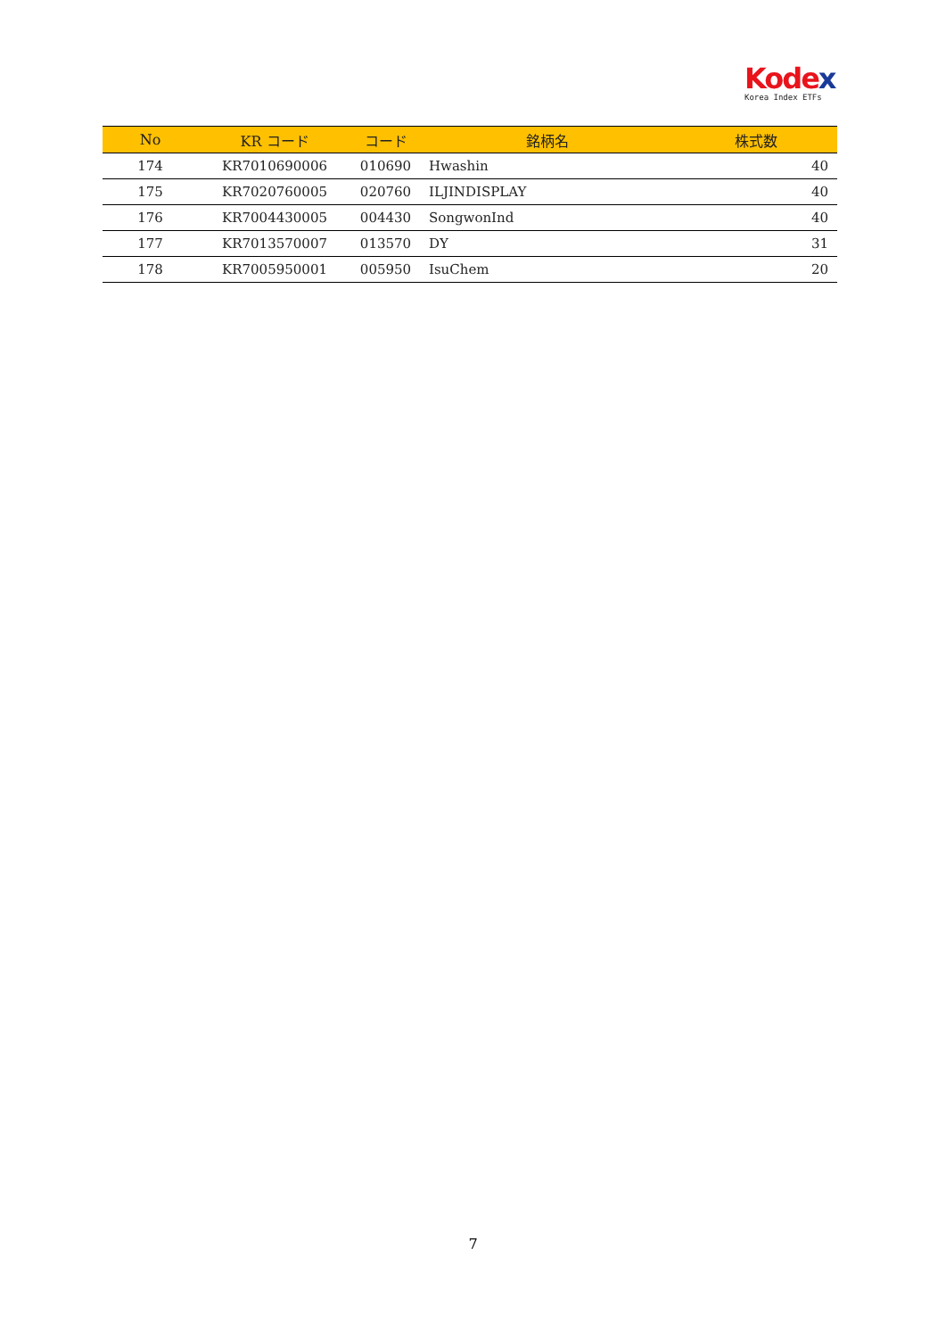Kodex
Korea Index ETFs
| No | KR コード | コード | 銘柄名 | 株式数 |
| --- | --- | --- | --- | --- |
| 174 | KR7010690006 | 010690 | Hwashin | 40 |
| 175 | KR7020760005 | 020760 | ILJINDISPLAY | 40 |
| 176 | KR7004430005 | 004430 | SongwonInd | 40 |
| 177 | KR7013570007 | 013570 | DY | 31 |
| 178 | KR7005950001 | 005950 | IsuChem | 20 |
7